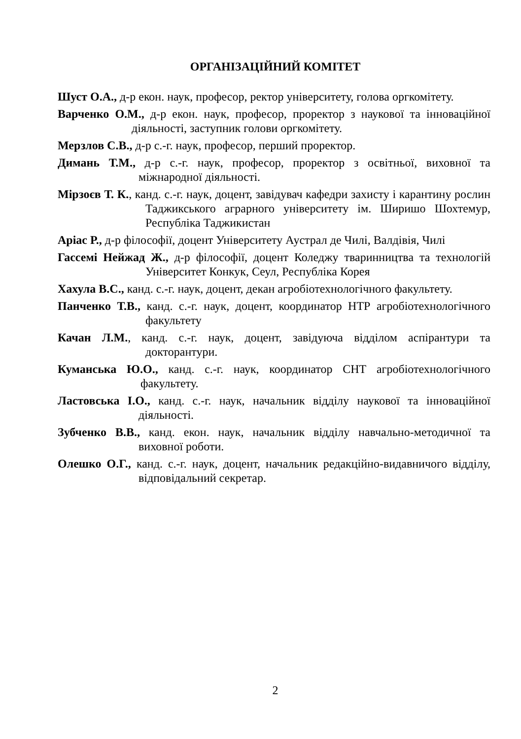ОРГАНІЗАЦІЙНИЙ КОМІТЕТ
Шуст О.А., д-р екон. наук, професор, ректор університету, голова оргкомітету.
Варченко О.М., д-р екон. наук, професор, проректор з наукової та інноваційної діяльності, заступник голови оргкомітету.
Мерзлов С.В., д-р с.-г. наук, професор, перший проректор.
Димань Т.М., д-р с.-г. наук, професор, проректор з освітньої, виховної та міжнародної діяльності.
Мірзоєв Т. К., канд. с.-г. наук, доцент, завідувач кафедри захисту і карантину рослин Таджикського аграрного університету ім. Ширишо Шохтемур, Республіка Таджикистан
Аріас Р., д-р філософії, доцент Університету Аустрал де Чилі, Валдівія, Чилі
Гассемі Нейжад Ж., д-р філософії, доцент Коледжу тваринництва та технологій Університет Конкук, Сеул, Республіка Корея
Хахула В.С., канд. с.-г. наук, доцент, декан агробіотехнологічного факультету.
Панченко Т.В., канд. с.-г. наук, доцент, координатор НТР агробіотехнологічного факультету
Качан Л.М., канд. с.-г. наук, доцент, завідуюча відділом аспірантури та докторантури.
Куманська Ю.О., канд. с.-г. наук, координатор СНТ агробіотехнологічного факультету.
Ластовська І.О., канд. с.-г. наук, начальник відділу наукової та інноваційної діяльності.
Зубченко В.В., канд. екон. наук, начальник відділу навчально-методичної та виховної роботи.
Олешко О.Г., канд. с.-г. наук, доцент, начальник редакційно-видавничого відділу, відповідальний секретар.
2